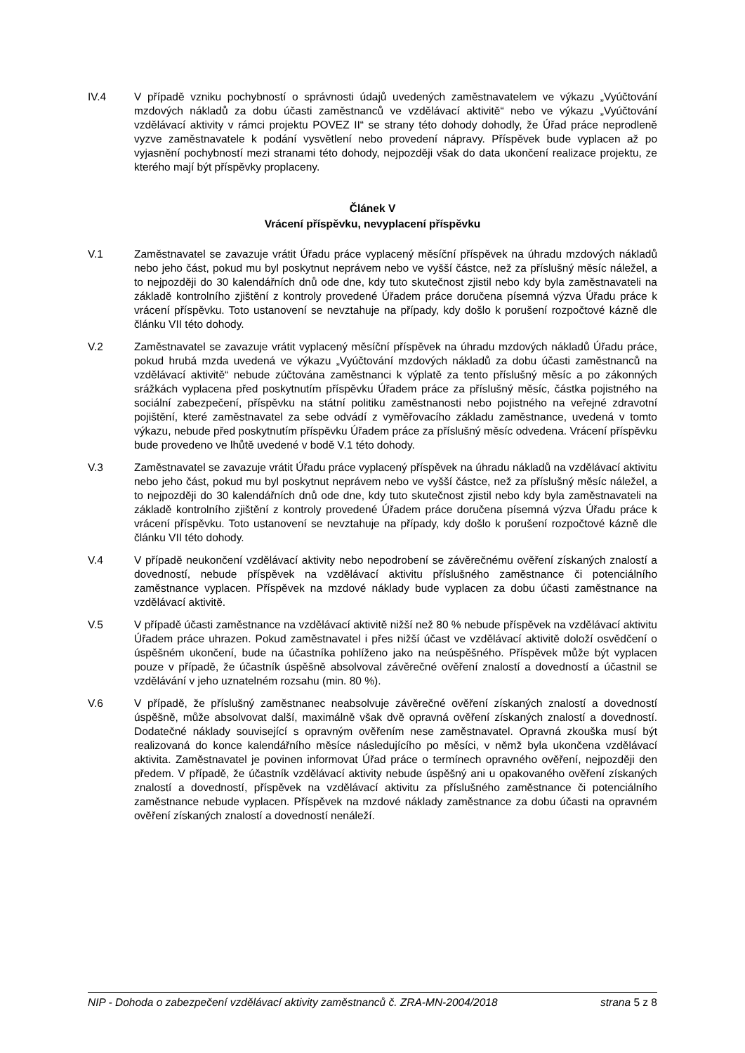IV.4 V případě vzniku pochybností o správnosti údajů uvedených zaměstnavatelem ve výkazu „Vyúčtování mzdových nákladů za dobu účasti zaměstnanců ve vzdělávací aktivitě“ nebo ve výkazu „Vyúčtování vzdělávací aktivity v rámci projektu POVEZ II“ se strany této dohody dohodly, že Úřad práce neprodleně vyzve zaměstnavatele k podání vysvětlení nebo provedení nápravy. Příspěvek bude vyplacen až po vyjasnění pochybností mezi stranami této dohody, nejpozději však do data ukončení realizace projektu, ze kterého mají být příspěvky proplaceny.
Článek V
Vrácení příspěvku, nevyplacení příspěvku
V.1 Zaměstnavatel se zavazuje vrátit Úřadu práce vyplacený měsíční příspěvek na úhradu mzdových nákladů nebo jeho část, pokud mu byl poskytnut neprávem nebo ve vyšší částce, než za příslušný měsíc náležel, a to nejpozději do 30 kalendářních dnů ode dne, kdy tuto skutečnost zjistil nebo kdy byla zaměstnavateli na základě kontrolního zjištění z kontroly provedené Úřadem práce doručena písemná výzva Úřadu práce k vrácení příspěvku. Toto ustanovení se nevztahuje na případy, kdy došlo k porušení rozpočtové kázně dle článku VII této dohody.
V.2 Zaměstnavatel se zavazuje vrátit vyplacený měsíční příspěvek na úhradu mzdových nákladů Úřadu práce, pokud hrubá mzda uvedená ve výkazu „Vyúčtování mzdových nákladů za dobu účasti zaměstnanců na vzdělávací aktivitě“ nebude zúčtována zaměstnanci k výplatě za tento příslušný měsíc a po zákonných srážkách vyplacena před poskytnutím příspěvku Úřadem práce za příslušný měsíc, částka pojistného na sociální zabezpečení, příspěvku na státní politiku zaměstnanosti nebo pojistného na veřejné zdravotní pojištění, které zaměstnavatel za sebe odvádí z vyměřovacího základu zaměstnance, uvedená v tomto výkazu, nebude před poskytnutím příspěvku Úřadem práce za příslušný měsíc odvedena. Vrácení příspěvku bude provedeno ve lhůtě uvedené v bodě V.1 této dohody.
V.3 Zaměstnavatel se zavazuje vrátit Úřadu práce vyplacený příspěvek na úhradu nákladů na vzdělávací aktivitu nebo jeho část, pokud mu byl poskytnut neprávem nebo ve vyšší částce, než za příslušný měsíc náležel, a to nejpozději do 30 kalendářních dnů ode dne, kdy tuto skutečnost zjistil nebo kdy byla zaměstnavateli na základě kontrolního zjištění z kontroly provedené Úřadem práce doručena písemná výzva Úřadu práce k vrácení příspěvku. Toto ustanovení se nevztahuje na případy, kdy došlo k porušení rozpočtové kázně dle článku VII této dohody.
V.4 V případě neukončení vzdělávací aktivity nebo nepodrobení se závěrečnému ověření získaných znalostí a dovedností, nebude příspěvek na vzdělávací aktivitu příslušného zaměstnance či potenciálního zaměstnance vyplacen. Příspěvek na mzdové náklady bude vyplacen za dobu účasti zaměstnance na vzdělávací aktivitě.
V.5 V případě účasti zaměstnance na vzdělávací aktivitě nižší než 80 % nebude příspěvek na vzdělávací aktivitu Úřadem práce uhrazen. Pokud zaměstnavatel i přes nižší účast ve vzdělávací aktivitě doloží osvědčení o úspěšném ukončení, bude na účastníka pohlíženo jako na neúspěšného. Příspěvek může být vyplacen pouze v případě, že účastník úspěšně absolvoval závěrečné ověření znalostí a dovedností a účastnil se vzdělávání v jeho uznatelném rozsahu (min. 80 %).
V.6 V případě, že příslušný zaměstnanec neabsolvuje závěrečné ověření získaných znalostí a dovedností úspěšně, může absolvovat další, maximálně však dvě opravná ověření získaných znalostí a dovedností. Dodatečné náklady související s opravným ověřením nese zaměstnavatel. Opravná zkouška musí být realizovaná do konce kalendářního měsíce následujícího po měsíci, v němž byla ukončena vzdělávací aktivita. Zaměstnavatel je povinen informovat Úřad práce o termínech opravného ověření, nejpozději den předem. V případě, že účastník vzdělávací aktivity nebude úspěšný ani u opakovaného ověření získaných znalostí a dovedností, příspěvek na vzdělávací aktivitu za příslušného zaměstnance či potenciálního zaměstnance nebude vyplacen. Příspěvek na mzdové náklady zaměstnance za dobu účasti na opravném ověření získaných znalostí a dovedností nenáleží.
NIP - Dohoda o zabezpečení vzdělávací aktivity zaměstnanců č. ZRA-MN-2004/2018 strana 5 z 8